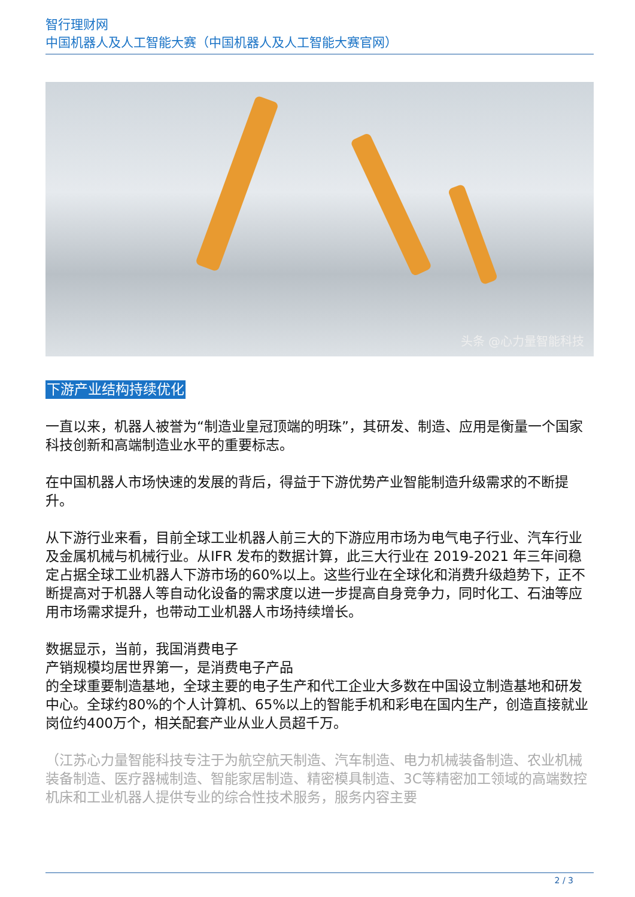智行理财网
中国机器人及人工智能大赛（中国机器人及人工智能大赛官网）
头条 @心力量智能科技
下游产业结构持续优化
一直以来，机器人被誉为“制造业皇冠顶端的明珠”，其研发、制造、应用是衡量一个国家科技创新和高端制造业水平的重要标志。
在中国机器人市场快速的发展的背后，得益于下游优势产业智能制造升级需求的不断提升。
从下游行业来看，目前全球工业机器人前三大的下游应用市场为电气电子行业、汽车行业及金属机械与机械行业。从IFR 发布的数据计算，此三大行业在 2019-2021 年三年间稳定占据全球工业机器人下游市场的60%以上。这些行业在全球化和消费升级趋势下，正不断提高对于机器人等自动化设备的需求度以进一步提高自身竞争力，同时化工、石油等应用市场需求提升，也带动工业机器人市场持续增长。
数据显示，当前，我国消费电子
产销规模均居世界第一，是消费电子产品
的全球重要制造基地，全球主要的电子生产和代工企业大多数在中国设立制造基地和研发中心。全球约80%的个人计算机、65%以上的智能手机和彩电在国内生产，创造直接就业岗位约400万个，相关配套产业从业人员超千万。
（江苏心力量智能科技专注于为航空航天制造、汽车制造、电力机械装备制造、农业机械装备制造、医疗器械制造、智能家居制造、精密模具制造、3C等精密加工领域的高端数控机床和工业机器人提供专业的综合性技术服务，服务内容主要
2 / 3